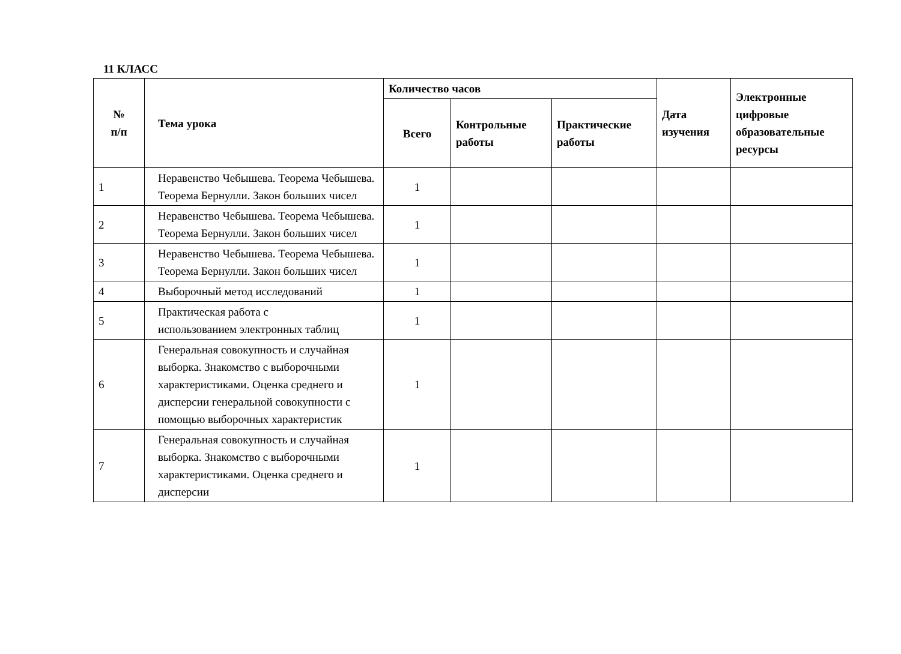11 КЛАСС
| № п/п | Тема урока | Количество часов | | | Дата изучения | Электронные цифровые образовательные ресурсы |
| --- | --- | --- | --- | --- | --- | --- |
| | | Всего | Контрольные работы | Практические работы | | |
| 1 | Неравенство Чебышева. Теорема Чебышева. Теорема Бернулли. Закон больших чисел | 1 | | | | |
| 2 | Неравенство Чебышева. Теорема Чебышева. Теорема Бернулли. Закон больших чисел | 1 | | | | |
| 3 | Неравенство Чебышева. Теорема Чебышева. Теорема Бернулли. Закон больших чисел | 1 | | | | |
| 4 | Выборочный метод исследований | 1 | | | | |
| 5 | Практическая работа с использованием электронных таблиц | 1 | | | | |
| 6 | Генеральная совокупность и случайная выборка. Знакомство с выборочными характеристиками. Оценка среднего и дисперсии генеральной совокупности с помощью выборочных характеристик | 1 | | | | |
| 7 | Генеральная совокупность и случайная выборка. Знакомство с выборочными характеристиками. Оценка среднего и дисперсии | 1 | | | | |